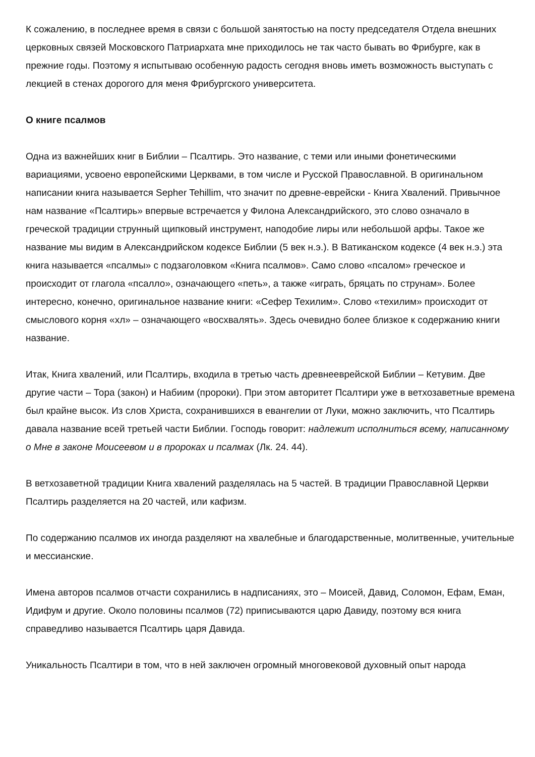К сожалению, в последнее время в связи с большой занятостью на посту председателя Отдела внешних церковных связей Московского Патриархата мне приходилось не так часто бывать во Фрибурге, как в прежние годы. Поэтому я испытываю особенную радость сегодня вновь иметь возможность выступать с лекцией в стенах дорогого для меня Фрибургского университета.
О книге псалмов
Одна из важнейших книг в Библии – Псалтирь. Это название, с теми или иными фонетическими вариациями, усвоено европейскими Церквами, в том числе и Русской Православной. В оригинальном написании книга называется Sepher Tehillim, что значит по древне-еврейски - Книга Хвалений. Привычное нам название «Псалтирь» впервые встречается у Филона Александрийского, это слово означало в греческой традиции струнный щипковый инструмент, наподобие лиры или небольшой арфы. Такое же название мы видим в Александрийском кодексе Библии (5 век н.э.). В Ватиканском кодексе (4 век н.э.) эта книга называется «псалмы» с подзаголовком «Книга псалмов». Само слово «псалом» греческое и происходит от глагола «псалло», означающего «петь», а также «играть, бряцать по струнам». Более интересно, конечно, оригинальное название книги: «Сефер Техилим». Слово «техилим» происходит от смыслового корня «хл» – означающего «восхвалять». Здесь очевидно более близкое к содержанию книги название.
Итак, Книга хвалений, или Псалтирь, входила в третью часть древнееврейской Библии – Кетувим. Две другие части – Тора (закон) и Набиим (пророки). При этом авторитет Псалтири уже в ветхозаветные времена был крайне высок. Из слов Христа, сохранившихся в евангелии от Луки, можно заключить, что Псалтирь давала название всей третьей части Библии. Господь говорит: надлежит исполниться всему, написанному о Мне в законе Моисеевом и в пророках и псалмах (Лк. 24. 44).
В ветхозаветной традиции Книга хвалений разделялась на 5 частей. В традиции Православной Церкви Псалтирь разделяется на 20 частей, или кафизм.
По содержанию псалмов их иногда разделяют на хвалебные и благодарственные, молитвенные, учительные и мессианские.
Имена авторов псалмов отчасти сохранились в надписаниях, это – Моисей, Давид, Соломон, Ефам, Еман, Идифум и другие. Около половины псалмов (72) приписываются царю Давиду, поэтому вся книга справедливо называется Псалтирь царя Давида.
Уникальность Псалтири в том, что в ней заключен огромный многовековой духовный опыт народа